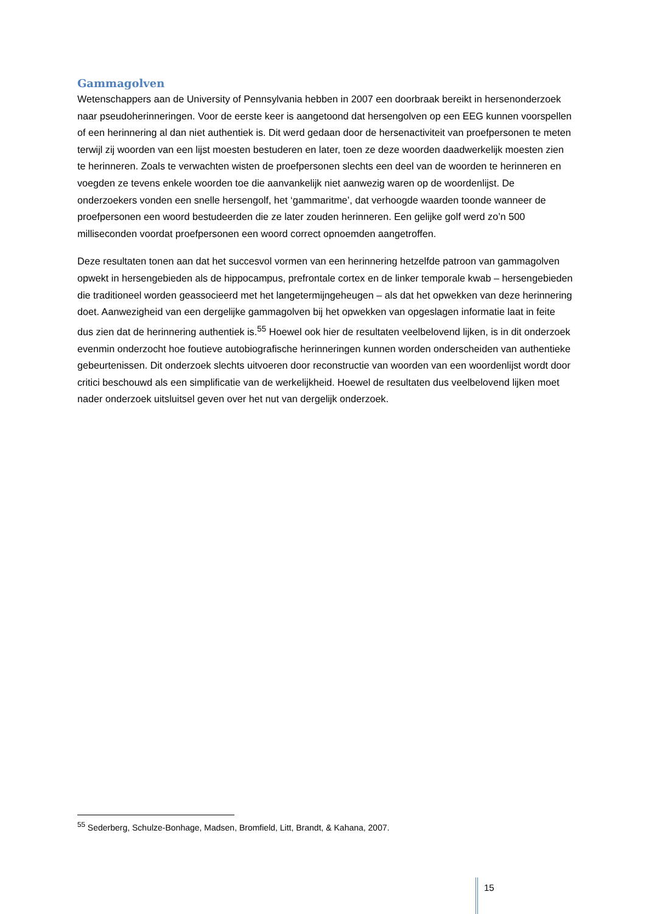Gammagolven
Wetenschappers aan de University of Pennsylvania hebben in 2007 een doorbraak bereikt in hersenonderzoek naar pseudoherinneringen. Voor de eerste keer is aangetoond dat hersengolven op een EEG kunnen voorspellen of een herinnering al dan niet authentiek is. Dit werd gedaan door de hersenactiviteit van proefpersonen te meten terwijl zij woorden van een lijst moesten bestuderen en later, toen ze deze woorden daadwerkelijk moesten zien te herinneren. Zoals te verwachten wisten de proefpersonen slechts een deel van de woorden te herinneren en voegden ze tevens enkele woorden toe die aanvankelijk niet aanwezig waren op de woordenlijst. De onderzoekers vonden een snelle hersengolf, het ‘gammaritme’, dat verhoogde waarden toonde wanneer de proefpersonen een woord bestudeerden die ze later zouden herinneren. Een gelijke golf werd zo’n 500 milliseconden voordat proefpersonen een woord correct opnoemden aangetroffen.
Deze resultaten tonen aan dat het succesvol vormen van een herinnering hetzelfde patroon van gammagolven opwekt in hersengebieden als de hippocampus, prefrontale cortex en de linker temporale kwab – hersengebieden die traditioneel worden geassocieerd met het langetermijngeheugen – als dat het opwekken van deze herinnering doet. Aanwezigheid van een dergelijke gammagolven bij het opwekken van opgeslagen informatie laat in feite dus zien dat de herinnering authentiek is.<sup>55</sup> Hoewel ook hier de resultaten veelbelovend lijken, is in dit onderzoek evenmin onderzocht hoe foutieve autobiografische herinneringen kunnen worden onderscheiden van authentieke gebeurtenissen. Dit onderzoek slechts uitvoeren door reconstructie van woorden van een woordenlijst wordt door critici beschouwd als een simplificatie van de werkelijkheid. Hoewel de resultaten dus veelbelovend lijken moet nader onderzoek uitsluitsel geven over het nut van dergelijk onderzoek.
<sup>55</sup> Sederberg, Schulze-Bonhage, Madsen, Bromfield, Litt, Brandt, & Kahana, 2007.
15